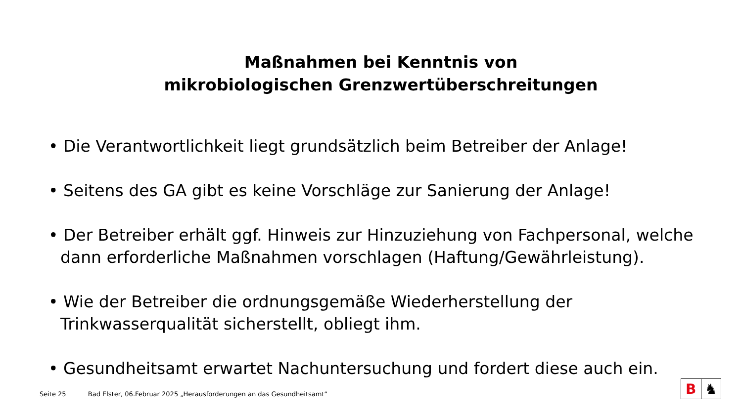Maßnahmen bei Kenntnis von
mikrobiologischen Grenzwertüberschreitungen
• Die Verantwortlichkeit liegt grundsätzlich beim Betreiber der Anlage!
• Seitens des GA gibt es keine Vorschläge zur Sanierung der Anlage!
• Der Betreiber erhält ggf. Hinweis zur Hinzuziehung von Fachpersonal, welche dann erforderliche Maßnahmen vorschlagen (Haftung/Gewährleistung).
• Wie der Betreiber die ordnungsgemäße Wiederherstellung der Trinkwasserqualität sicherstellt, obliegt ihm.
• Gesundheitsamt erwartet Nachuntersuchung und fordert diese auch ein.
Seite 25 Bad Elster, 06.Februar 2025 „Herausforderungen an das Gesundheitsamt“
B ♞